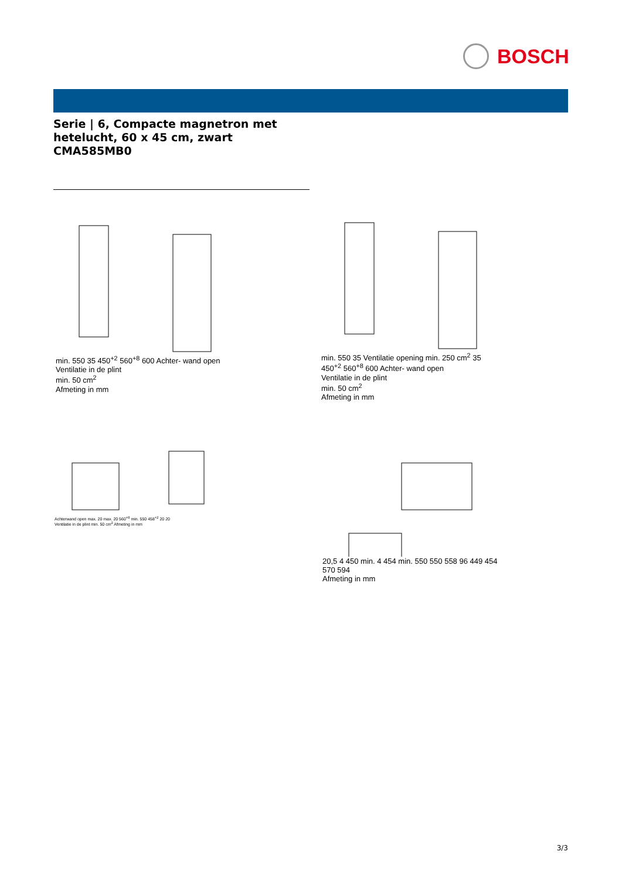BOSCH
Serie | 6, Compacte magnetron met
hetelucht, 60 x 45 cm, zwart
CMA585MB0
min. 550 35 450<sup>+2</sup> 560<sup>+8</sup> 600 Achter- wand open
Ventilatie in de plint
min. 50 cm<sup>2</sup>
Afmeting in mm
min. 550 35 Ventilatie opening min. 250 cm<sup>2</sup> 35 450<sup>+2</sup> 560<sup>+8</sup> 600 Achter- wand open
Ventilatie in de plint
min. 50 cm<sup>2</sup>
Afmeting in mm
Achterwand open max. 20 max. 20 560<sup>+8</sup> min. 550 458<sup>+2</sup> 20 20
Ventilatie in de plint min. 50 cm<sup>2</sup> Afmeting in mm
20,5 4 450 min. 4 454 min. 550 550 558 96 449 454 570 594
Afmeting in mm
3/3